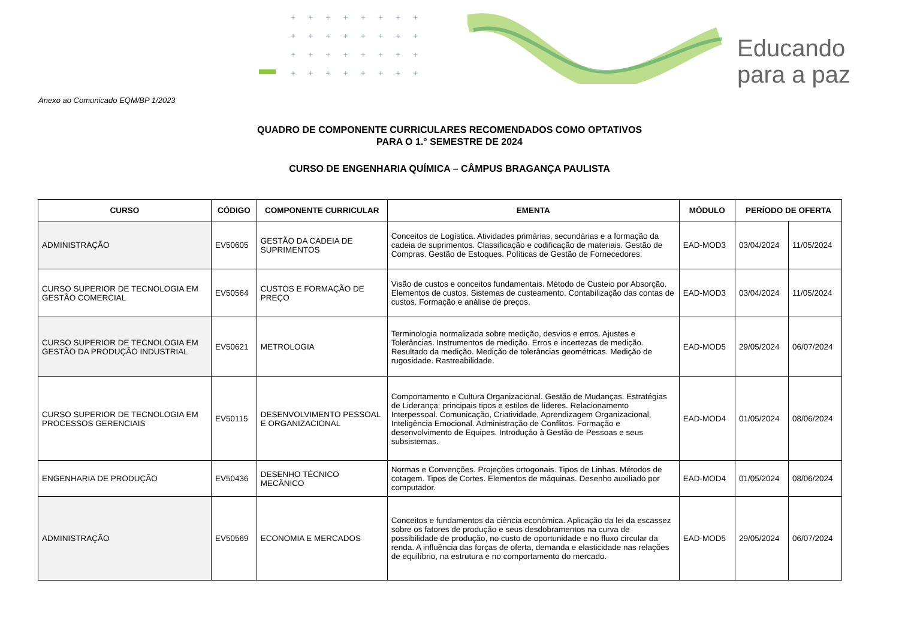++++++++
++++++++
++++++++
++++++++
Educando
para a paz
Anexo ao Comunicado EQM/BP 1/2023
QUADRO DE COMPONENTE CURRICULARES RECOMENDADOS COMO OPTATIVOS
PARA O 1.° SEMESTRE DE 2024
CURSO DE ENGENHARIA QUÍMICA – CÂMPUS BRAGANÇA PAULISTA
| CURSO | CÓDIGO | COMPONENTE CURRICULAR | EMENTA | MÓDULO | PERÍODO DE OFERTA | |
| --- | --- | --- | --- | --- | --- | --- |
| ADMINISTRAÇÃO | EV50605 | GESTÃO DA CADEIA DE SUPRIMENTOS | Conceitos de Logística. Atividades primárias, secundárias e a formação da cadeia de suprimentos. Classificação e codificação de materiais. Gestão de Compras. Gestão de Estoques. Políticas de Gestão de Fornecedores. | EAD-MOD3 | 03/04/2024 | 11/05/2024 |
| CURSO SUPERIOR DE TECNOLOGIA EM GESTÃO COMERCIAL | EV50564 | CUSTOS E FORMAÇÃO DE PREÇO | Visão de custos e conceitos fundamentais. Método de Custeio por Absorção. Elementos de custos. Sistemas de custeamento. Contabilização das contas de custos. Formação e análise de preços. | EAD-MOD3 | 03/04/2024 | 11/05/2024 |
| CURSO SUPERIOR DE TECNOLOGIA EM GESTÃO DA PRODUÇÃO INDUSTRIAL | EV50621 | METROLOGIA | Terminologia normalizada sobre medição, desvios e erros. Ajustes e Tolerâncias. Instrumentos de medição. Erros e incertezas de medição. Resultado da medição. Medição de tolerâncias geométricas. Medição de rugosidade. Rastreabilidade. | EAD-MOD5 | 29/05/2024 | 06/07/2024 |
| CURSO SUPERIOR DE TECNOLOGIA EM PROCESSOS GERENCIAIS | EV50115 | DESENVOLVIMENTO PESSOAL E ORGANIZACIONAL | Comportamento e Cultura Organizacional. Gestão de Mudanças. Estratégias de Liderança: principais tipos e estilos de líderes. Relacionamento Interpessoal. Comunicação, Criatividade, Aprendizagem Organizacional, Inteligência Emocional. Administração de Conflitos. Formação e desenvolvimento de Equipes. Introdução à Gestão de Pessoas e seus subsistemas. | EAD-MOD4 | 01/05/2024 | 08/06/2024 |
| ENGENHARIA DE PRODUÇÃO | EV50436 | DESENHO TÉCNICO MECÂNICO | Normas e Convenções. Projeções ortogonais. Tipos de Linhas. Métodos de cotagem. Tipos de Cortes. Elementos de máquinas. Desenho auxiliado por computador. | EAD-MOD4 | 01/05/2024 | 08/06/2024 |
| ADMINISTRAÇÃO | EV50569 | ECONOMIA E MERCADOS | Conceitos e fundamentos da ciência econômica. Aplicação da lei da escassez sobre os fatores de produção e seus desdobramentos na curva de possibilidade de produção, no custo de oportunidade e no fluxo circular da renda. A influência das forças de oferta, demanda e elasticidade nas relações de equilíbrio, na estrutura e no comportamento do mercado. | EAD-MOD5 | 29/05/2024 | 06/07/2024 |